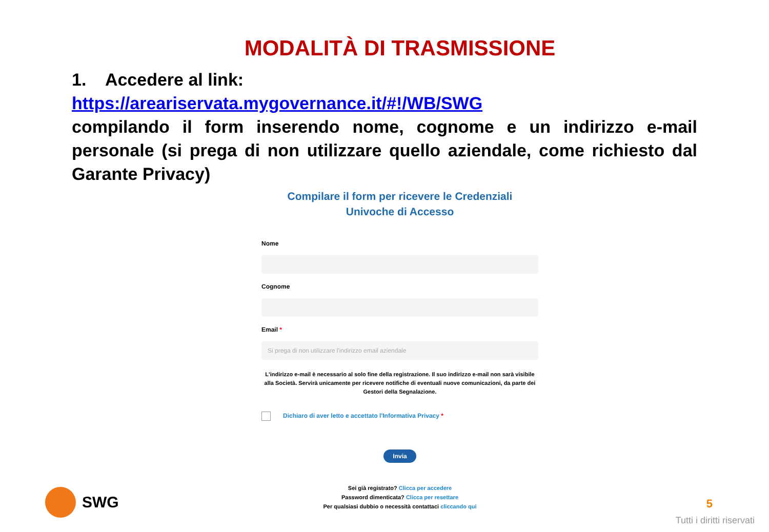MODALITÀ DI TRASMISSIONE
1. Accedere al link:
https://areariservata.mygovernance.it/#!/WB/SWG
compilando il form inserendo nome, cognome e un indirizzo e-mail personale (si prega di non utilizzare quello aziendale, come richiesto dal Garante Privacy)
Compilare il form per ricevere le Credenziali
Univoche di Accesso
Nome
Cognome
Email *
Si prega di non utilizzare l'indirizzo email aziendale
L'indirizzo e-mail è necessario al solo fine della registrazione. Il suo indirizzo e-mail non sarà visibile alla Società. Servirà unicamente per ricevere notifiche di eventuali nuove comunicazioni, da parte dei Gestori della Segnalazione.
Dichiaro di aver letto e accettato l'Informativa Privacy *
Invia
Sei già registrato? Clicca per accedere
Password dimenticata? Clicca per resettare
Per qualsiasi dubbio o necessità contattaci cliccando qui
SWG 5
Tutti i diritti riservati